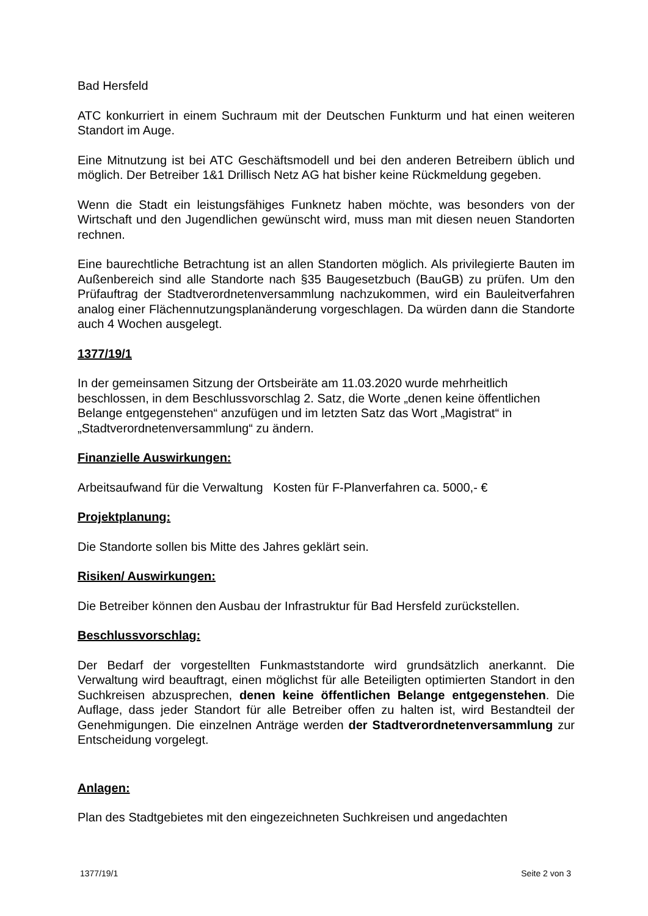Bad Hersfeld
ATC konkurriert in einem Suchraum mit der Deutschen Funkturm und hat einen weiteren Standort im Auge.
Eine Mitnutzung ist bei ATC Geschäftsmodell und bei den anderen Betreibern üblich und möglich. Der Betreiber 1&1 Drillisch Netz AG hat bisher keine Rückmeldung gegeben.
Wenn die Stadt ein leistungsfähiges Funknetz haben möchte, was besonders von der Wirtschaft und den Jugendlichen gewünscht wird, muss man mit diesen neuen Standorten rechnen.
Eine baurechtliche Betrachtung ist an allen Standorten möglich. Als privilegierte Bauten im Außenbereich sind alle Standorte nach §35 Baugesetzbuch (BauGB) zu prüfen. Um den Prüfauftrag der Stadtverordnetenversammlung nachzukommen, wird ein Bauleitverfahren analog einer Flächennutzungsplanänderung vorgeschlagen. Da würden dann die Standorte auch 4 Wochen ausgelegt.
1377/19/1
In der gemeinsamen Sitzung der Ortsbeiräte am 11.03.2020 wurde mehrheitlich beschlossen, in dem Beschlussvorschlag 2. Satz, die Worte „denen keine öffentlichen Belange entgegenstehen“ anzufügen und im letzten Satz das Wort „Magistrat“ in „Stadtverordnetenversammlung“ zu ändern.
Finanzielle Auswirkungen:
Arbeitsaufwand für die Verwaltung Kosten für F-Planverfahren ca. 5000,- €
Projektplanung:
Die Standorte sollen bis Mitte des Jahres geklärt sein.
Risiken/ Auswirkungen:
Die Betreiber können den Ausbau der Infrastruktur für Bad Hersfeld zurückstellen.
Beschlussvorschlag:
Der Bedarf der vorgestellten Funkmaststandorte wird grundsätzlich anerkannt. Die Verwaltung wird beauftragt, einen möglichst für alle Beteiligten optimierten Standort in den Suchkreisen abzusprechen, denen keine öffentlichen Belange entgegenstehen. Die Auflage, dass jeder Standort für alle Betreiber offen zu halten ist, wird Bestandteil der Genehmigungen. Die einzelnen Anträge werden der Stadtverordnetenversammlung zur Entscheidung vorgelegt.
Anlagen:
Plan des Stadtgebietes mit den eingezeichneten Suchkreisen und angedachten
1377/19/1 Seite 2 von 3